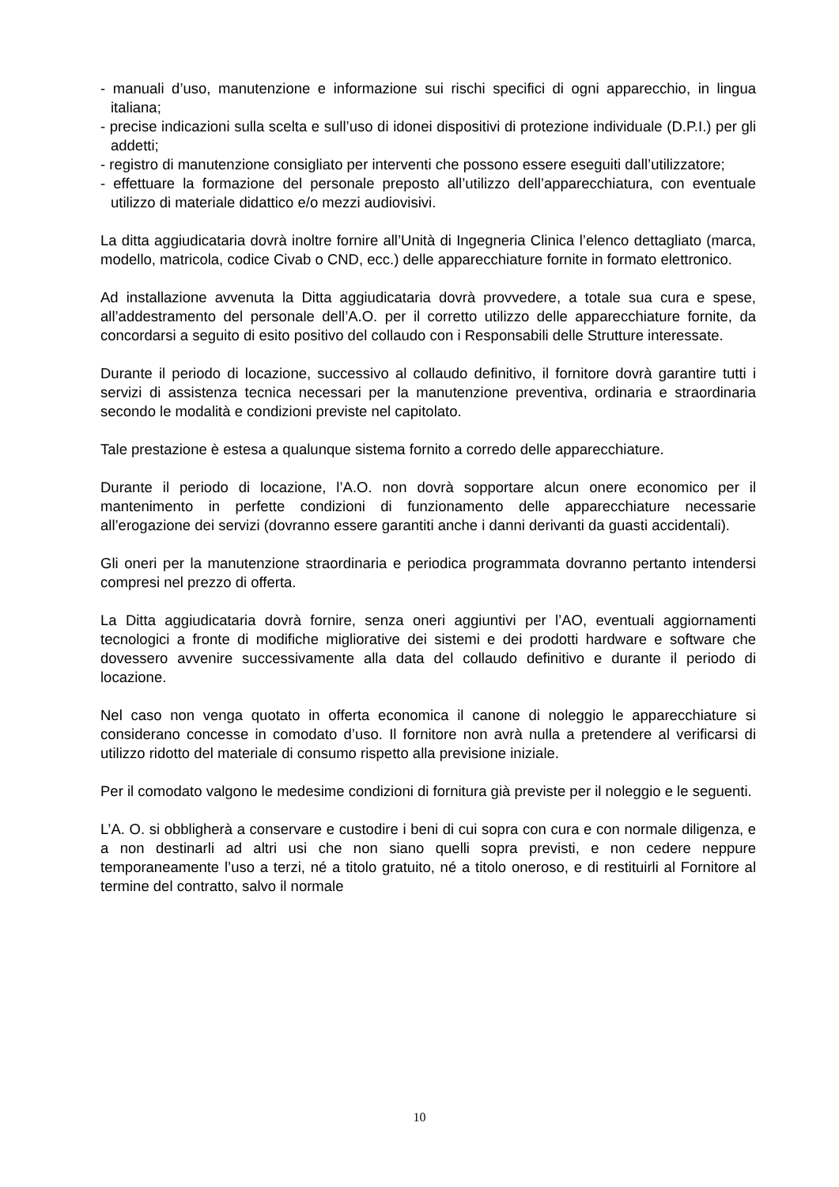- manuali d’uso, manutenzione e informazione sui rischi specifici di ogni apparecchio, in lingua italiana;
- precise indicazioni sulla scelta e sull’uso di idonei dispositivi di protezione individuale (D.P.I.) per gli addetti;
- registro di manutenzione consigliato per interventi che possono essere eseguiti dall’utilizzatore;
- effettuare la formazione del personale preposto all’utilizzo dell’apparecchiatura, con eventuale utilizzo di materiale didattico e/o mezzi audiovisivi.
La ditta aggiudicataria dovrà inoltre fornire all’Unità di Ingegneria Clinica l’elenco dettagliato (marca, modello, matricola, codice Civab o CND, ecc.) delle apparecchiature fornite in formato elettronico.
Ad installazione avvenuta la Ditta aggiudicataria dovrà provvedere, a totale sua cura e spese, all’addestramento del personale dell’A.O. per il corretto utilizzo delle apparecchiature fornite, da concordarsi a seguito di esito positivo del collaudo con i Responsabili delle Strutture interessate.
Durante il periodo di locazione, successivo al collaudo definitivo, il fornitore dovrà garantire tutti i servizi di assistenza tecnica necessari per la manutenzione preventiva, ordinaria e straordinaria secondo le modalità e condizioni previste nel capitolato.
Tale prestazione è estesa a qualunque sistema fornito a corredo delle apparecchiature.
Durante il periodo di locazione, l’A.O. non dovrà sopportare alcun onere economico per il mantenimento in perfette condizioni di funzionamento delle apparecchiature necessarie all’erogazione dei servizi (dovranno essere garantiti anche i danni derivanti da guasti accidentali).
Gli oneri per la manutenzione straordinaria e periodica programmata dovranno pertanto intendersi compresi nel prezzo di offerta.
La Ditta aggiudicataria dovrà fornire, senza oneri aggiuntivi per l’AO, eventuali aggiornamenti tecnologici a fronte di modifiche migliorative dei sistemi e dei prodotti hardware e software che dovessero avvenire successivamente alla data del collaudo definitivo e durante il periodo di locazione.
Nel caso non venga quotato in offerta economica il canone di noleggio le apparecchiature si considerano concesse in comodato d’uso. Il fornitore non avrà nulla a pretendere al verificarsi di utilizzo ridotto del materiale di consumo rispetto alla previsione iniziale.
Per il comodato valgono le medesime condizioni di fornitura già previste per il noleggio e le seguenti.
L’A. O. si obbligherà a conservare e custodire i beni di cui sopra con cura e con normale diligenza, e a non destinarli ad altri usi che non siano quelli sopra previsti, e non cedere neppure temporaneamente l’uso a terzi, né a titolo gratuito, né a titolo oneroso, e di restituirli al Fornitore al termine del contratto, salvo il normale
10